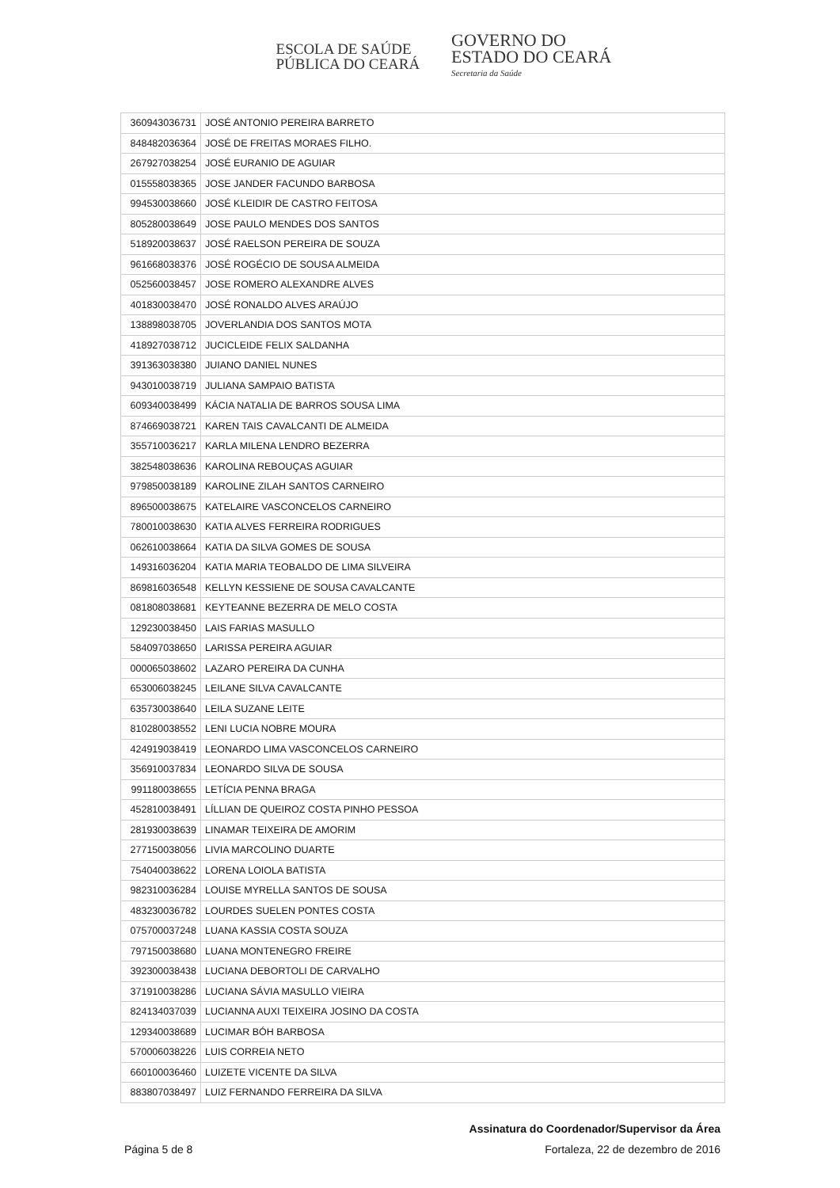ESCOLA DE SAÚDE
PÚBLICA DO CEARÁ
GOVERNO DO
ESTADO DO CEARÁ
Secretaria da Saúde
| 360943036731 | JOSÉ ANTONIO PEREIRA BARRETO |
| 848482036364 | JOSÉ DE FREITAS MORAES FILHO. |
| 267927038254 | JOSÉ EURANIO DE AGUIAR |
| 015558038365 | JOSE JANDER FACUNDO BARBOSA |
| 994530038660 | JOSÉ KLEIDIR DE CASTRO FEITOSA |
| 805280038649 | JOSE PAULO MENDES DOS SANTOS |
| 518920038637 | JOSÉ RAELSON PEREIRA DE SOUZA |
| 961668038376 | JOSÉ ROGÉCIO DE SOUSA ALMEIDA |
| 052560038457 | JOSE ROMERO ALEXANDRE ALVES |
| 401830038470 | JOSÉ RONALDO ALVES ARAÚJO |
| 138898038705 | JOVERLANDIA DOS SANTOS MOTA |
| 418927038712 | JUCICLEIDE FELIX SALDANHA |
| 391363038380 | JUIANO DANIEL NUNES |
| 943010038719 | JULIANA SAMPAIO BATISTA |
| 609340038499 | KÁCIA NATALIA DE BARROS SOUSA LIMA |
| 874669038721 | KAREN TAIS CAVALCANTI DE ALMEIDA |
| 355710036217 | KARLA MILENA LENDRO BEZERRA |
| 382548038636 | KAROLINA REBOUÇAS AGUIAR |
| 979850038189 | KAROLINE ZILAH SANTOS CARNEIRO |
| 896500038675 | KATELAIRE VASCONCELOS CARNEIRO |
| 780010038630 | KATIA ALVES FERREIRA RODRIGUES |
| 062610038664 | KATIA DA SILVA GOMES DE SOUSA |
| 149316036204 | KATIA MARIA TEOBALDO DE LIMA SILVEIRA |
| 869816036548 | KELLYN KESSIENE DE SOUSA CAVALCANTE |
| 081808038681 | KEYTEANNE BEZERRA DE MELO COSTA |
| 129230038450 | LAIS FARIAS MASULLO |
| 584097038650 | LARISSA PEREIRA AGUIAR |
| 000065038602 | LAZARO PEREIRA DA CUNHA |
| 653006038245 | LEILANE SILVA CAVALCANTE |
| 635730038640 | LEILA SUZANE LEITE |
| 810280038552 | LENI LUCIA NOBRE MOURA |
| 424919038419 | LEONARDO LIMA VASCONCELOS CARNEIRO |
| 356910037834 | LEONARDO SILVA DE SOUSA |
| 991180038655 | LETÍCIA PENNA BRAGA |
| 452810038491 | LÍLLIAN DE QUEIROZ COSTA PINHO PESSOA |
| 281930038639 | LINAMAR TEIXEIRA DE AMORIM |
| 277150038056 | LIVIA MARCOLINO DUARTE |
| 754040038622 | LORENA LOIOLA BATISTA |
| 982310036284 | LOUISE MYRELLA SANTOS DE SOUSA |
| 483230036782 | LOURDES SUELEN PONTES COSTA |
| 075700037248 | LUANA KASSIA COSTA SOUZA |
| 797150038680 | LUANA MONTENEGRO FREIRE |
| 392300038438 | LUCIANA DEBORTOLI DE CARVALHO |
| 371910038286 | LUCIANA SÁVIA MASULLO VIEIRA |
| 824134037039 | LUCIANNA AUXI TEIXEIRA JOSINO DA COSTA |
| 129340038689 | LUCIMAR BÓH BARBOSA |
| 570006038226 | LUIS CORREIA NETO |
| 660100036460 | LUIZETE VICENTE DA SILVA |
| 883807038497 | LUIZ FERNANDO FERREIRA DA SILVA |
Assinatura do Coordenador/Supervisor da Área
Página 5 de 8 Fortaleza, 22 de dezembro de 2016